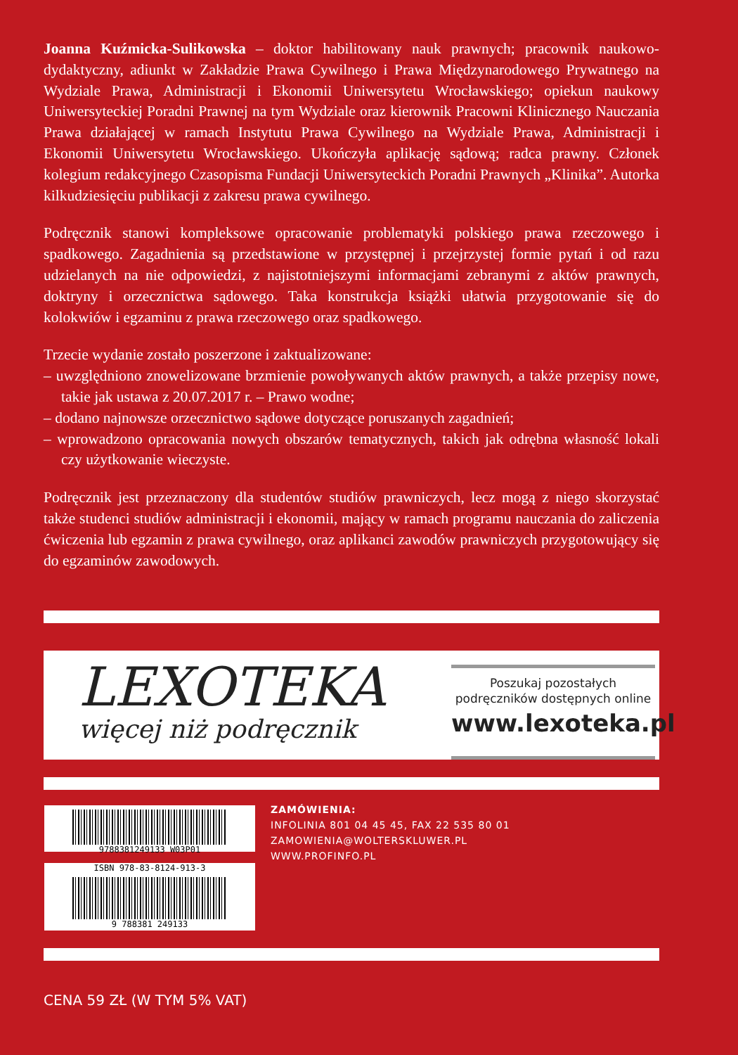Joanna Kuźmicka-Sulikowska – doktor habilitowany nauk prawnych; pracownik naukowo-dydaktyczny, adiunkt w Zakładzie Prawa Cywilnego i Prawa Międzynarodowego Prywatnego na Wydziale Prawa, Administracji i Ekonomii Uniwersytetu Wrocławskiego; opiekun naukowy Uniwersyteckiej Poradni Prawnej na tym Wydziale oraz kierownik Pracowni Klinicznego Nauczania Prawa działającej w ramach Instytutu Prawa Cywilnego na Wydziale Prawa, Administracji i Ekonomii Uniwersytetu Wrocławskiego. Ukończyła aplikację sądową; radca prawny. Członek kolegium redakcyjnego Czasopisma Fundacji Uniwersyteckich Poradni Prawnych „Klinika”. Autorka kilkudziesięciu publikacji z zakresu prawa cywilnego.
Podręcznik stanowi kompleksowe opracowanie problematyki polskiego prawa rzeczowego i spadkowego. Zagadnienia są przedstawione w przystępnej i przejrzystej formie pytań i od razu udzielanych na nie odpowiedzi, z najistotniejszymi informacjami zebranymi z aktów prawnych, doktryny i orzecznictwa sądowego. Taka konstrukcja książki ułatwia przygotowanie się do kolokwiów i egzaminu z prawa rzeczowego oraz spadkowego.
Trzecie wydanie zostało poszerzone i zaktualizowane:
– uwzględniono znowelizowane brzmienie powoływanych aktów prawnych, a także przepisy nowe, takie jak ustawa z 20.07.2017 r. – Prawo wodne;
– dodano najnowsze orzecznictwo sądowe dotyczące poruszanych zagadnień;
– wprowadzono opracowania nowych obszarów tematycznych, takich jak odrębna własność lokali czy użytkowanie wieczyste.
Podręcznik jest przeznaczony dla studentów studiów prawniczych, lecz mogą z niego skorzystać także studenci studiów administracji i ekonomii, mający w ramach programu nauczania do zaliczenia ćwiczenia lub egzamin z prawa cywilnego, oraz aplikanci zawodów prawniczych przygotowujący się do egzaminów zawodowych.
LEXOTEKA
więcej niż podręcznik
Poszukaj pozostałych podręczników dostępnych online
www.lexoteka.pl
9788381249133 W03P01
ISBN 978-83-8124-913-3
9 788381 249133
ZAMÓWIENIA:
INFOLINIA 801 04 45 45, FAX 22 535 80 01
ZAMOWIENIA@WOLTERSKLUWER.PL
WWW.PROFINFO.PL
CENA 59 ZŁ (W TYM 5% VAT)